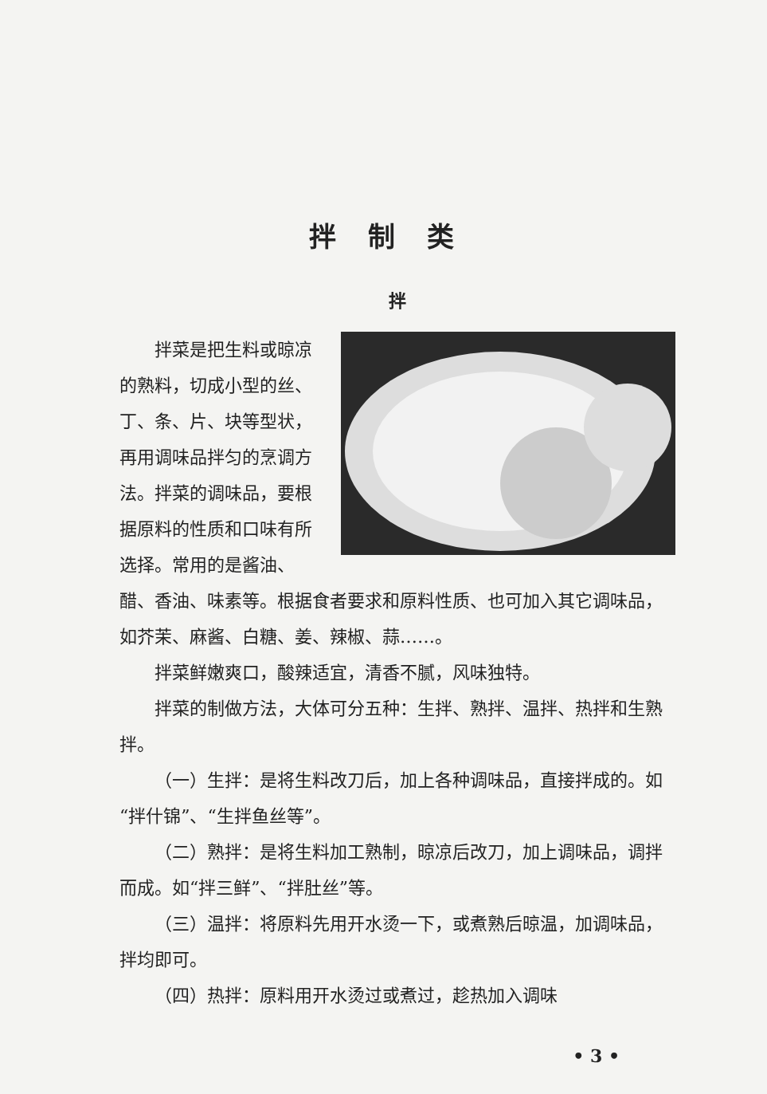拌制类
拌
拌菜是把生料或晾凉的熟料，切成小型的丝、丁、条、片、块等型状，再用调味品拌匀的烹调方法。拌菜的调味品，要根据原料的性质和口味有所选择。常用的是酱油、醋、香油、味素等。根据食者要求和原料性质、也可加入其它调味品，如芥茉、麻酱、白糖、姜、辣椒、蒜……。
拌菜鲜嫩爽口，酸辣适宜，清香不腻，风味独特。
拌菜的制做方法，大体可分五种：生拌、熟拌、温拌、热拌和生熟拌。
（一）生拌：是将生料改刀后，加上各种调味品，直接拌成的。如“拌什锦”、“生拌鱼丝等”。
（二）熟拌：是将生料加工熟制，晾凉后改刀，加上调味品，调拌而成。如“拌三鲜”、“拌肚丝”等。
（三）温拌：将原料先用开水烫一下，或煮熟后晾温，加调味品，拌均即可。
（四）热拌：原料用开水烫过或煮过，趁热加入调味
• 3 •